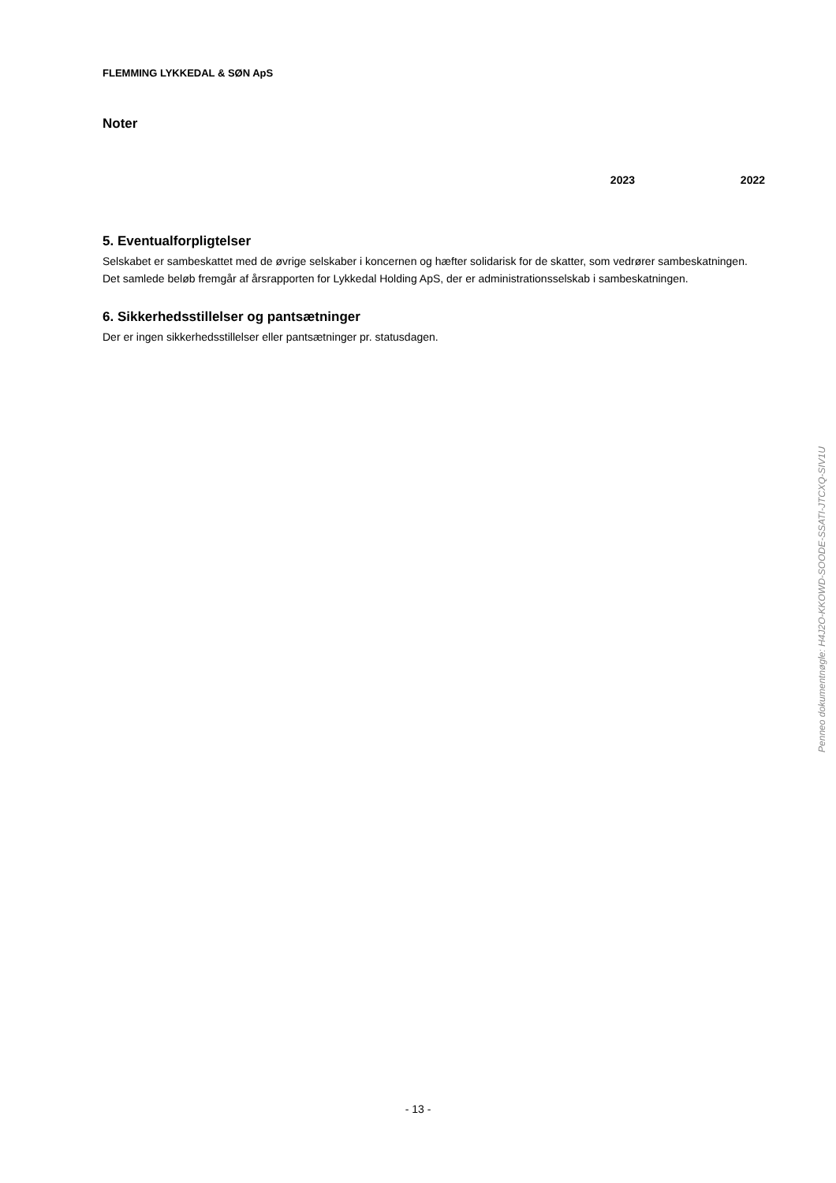FLEMMING LYKKEDAL & SØN ApS
Noter
2023 2022
5. Eventualforpligtelser
Selskabet er sambeskattet med de øvrige selskaber i koncernen og hæfter solidarisk for de skatter, som vedrører sambeskatningen.
Det samlede beløb fremgår af årsrapporten for Lykkedal Holding ApS, der er administrationsselskab i sambeskatningen.
6. Sikkerhedsstillelser og pantsætninger
Der er ingen sikkerhedsstillelser eller pantsætninger pr. statusdagen.
Penneo dokumentnøgle: H4J2O-KKOWD-SOODE-SSATI-JTCXQ-SIV1U
- 13 -